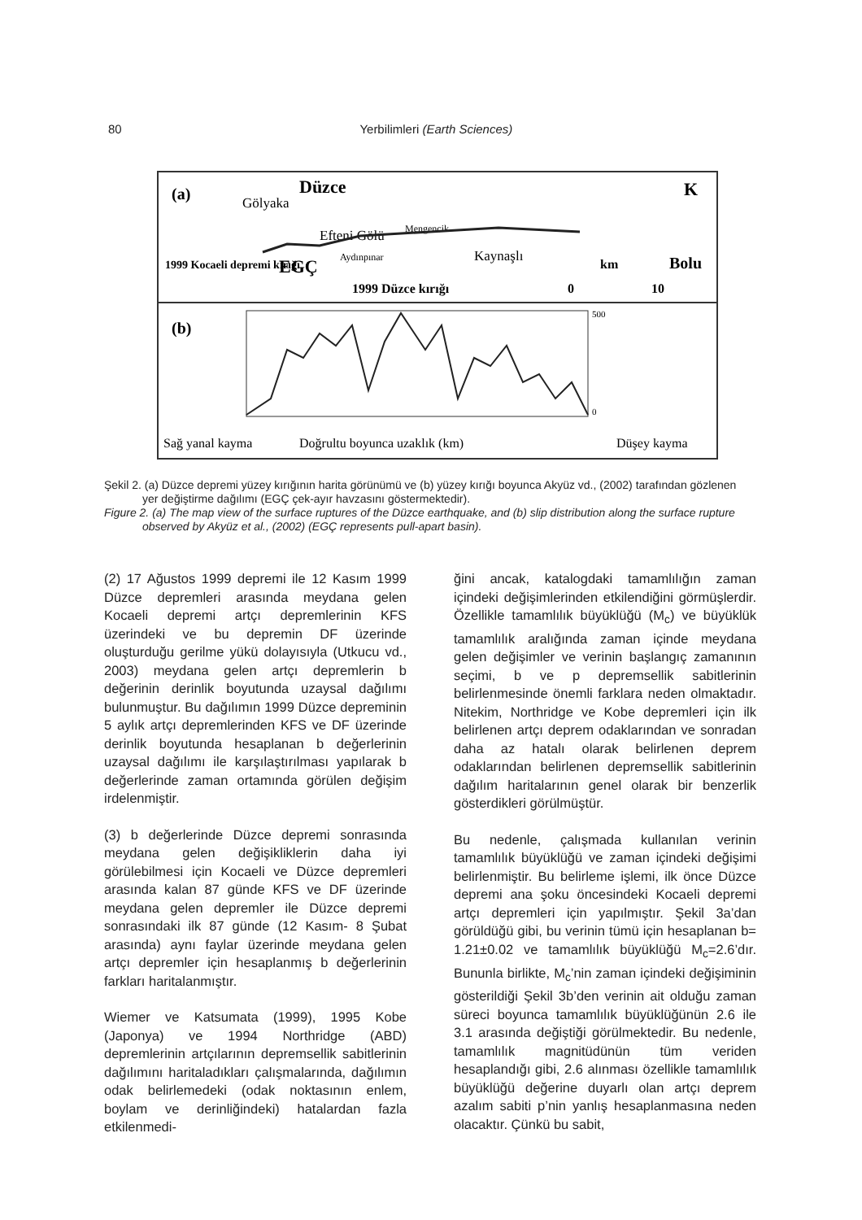80 Yerbilimleri (Earth Sciences)
(a)
Düzce
Gölyaka
Efteni Gölü
Mengencik
Kaynaşlı
Aydınpınar
EGÇ
1999 Düzce kırığı
1999 Kocaeli depremi kırığı
K
Bolu
km
0
10
(b)
500
0
Sağ yanal kayma
Doğrultu boyunca uzaklık (km)
Düşey kayma
Şekil 2. (a) Düzce depremi yüzey kırığının harita görünümü ve (b) yüzey kırığı boyunca Akyüz vd., (2002) tarafından gözlenen yer değiştirme dağılımı (EGÇ çek-ayır havzasını göstermektedir).
Figure 2. (a) The map view of the surface ruptures of the Düzce earthquake, and (b) slip distribution along the surface rupture observed by Akyüz et al., (2002) (EGÇ represents pull-apart basin).
(2) 17 Ağustos 1999 depremi ile 12 Kasım 1999 Düzce depremleri arasında meydana gelen Kocaeli depremi artçı depremlerinin KFS üzerindeki ve bu depremin DF üzerinde oluşturduğu gerilme yükü dolayısıyla (Utkucu vd., 2003) meydana gelen artçı depremlerin b değerinin derinlik boyutunda uzaysal dağılımı bulunmuştur. Bu dağılımın 1999 Düzce depreminin 5 aylık artçı depremlerinden KFS ve DF üzerinde derinlik boyutunda hesaplanan b değerlerinin uzaysal dağılımı ile karşılaştırılması yapılarak b değerlerinde zaman ortamında görülen değişim irdelenmiştir.
(3) b değerlerinde Düzce depremi sonrasında meydana gelen değişikliklerin daha iyi görülebilmesi için Kocaeli ve Düzce depremleri arasında kalan 87 günde KFS ve DF üzerinde meydana gelen depremler ile Düzce depremi sonrasındaki ilk 87 günde (12 Kasım- 8 Şubat arasında) aynı faylar üzerinde meydana gelen artçı depremler için hesaplanmış b değerlerinin farkları haritalanmıştır.
Wiemer ve Katsumata (1999), 1995 Kobe (Japonya) ve 1994 Northridge (ABD) depremlerinin artçılarının depremsellik sabitlerinin dağılımını haritaladıkları çalışmalarında, dağılımın odak belirlemedeki (odak noktasının enlem, boylam ve derinliğindeki) hatalardan fazla etkilenmedi-
ğini ancak, katalogdaki tamamlılığın zaman içindeki değişimlerinden etkilendiğini görmüşlerdir. Özellikle tamamlılık büyüklüğü (M<sub>c</sub>) ve büyüklük tamamlılık aralığında zaman içinde meydana gelen değişimler ve verinin başlangıç zamanının seçimi, b ve p depremsellik sabitlerinin belirlenmesinde önemli farklara neden olmaktadır. Nitekim, Northridge ve Kobe depremleri için ilk belirlenen artçı deprem odaklarından ve sonradan daha az hatalı olarak belirlenen deprem odaklarından belirlenen depremsellik sabitlerinin dağılım haritalarının genel olarak bir benzerlik gösterdikleri görülmüştür.
Bu nedenle, çalışmada kullanılan verinin tamamlılık büyüklüğü ve zaman içindeki değişimi belirlenmiştir. Bu belirleme işlemi, ilk önce Düzce depremi ana şoku öncesindeki Kocaeli depremi artçı depremleri için yapılmıştır. Şekil 3a’dan görüldüğü gibi, bu verinin tümü için hesaplanan b= 1.21±0.02 ve tamamlılık büyüklüğü M<sub>c</sub>=2.6’dır. Bununla birlikte, M<sub>c</sub>’nin zaman içindeki değişiminin gösterildiği Şekil 3b’den verinin ait olduğu zaman süreci boyunca tamamlılık büyüklüğünün 2.6 ile 3.1 arasında değiştiği görülmektedir. Bu nedenle, tamamlılık magnitüdünün tüm veriden hesaplandığı gibi, 2.6 alınması özellikle tamamlılık büyüklüğü değerine duyarlı olan artçı deprem azalım sabiti p’nin yanlış hesaplanmasına neden olacaktır. Çünkü bu sabit,